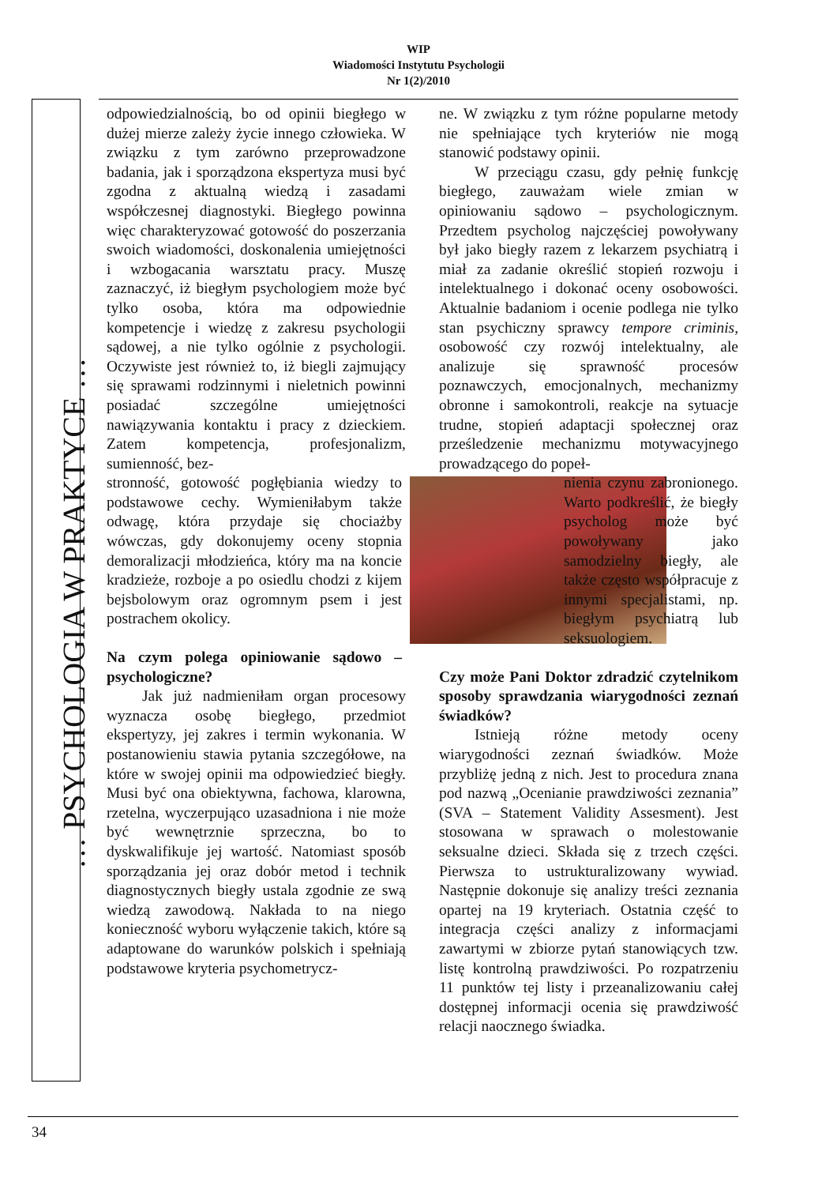WIP
Wiadomości Instytutu Psychologii
Nr 1(2)/2010
… PSYCHOLOGIA W PRAKTYCE …
odpowiedzialnością, bo od opinii biegłego w dużej mierze zależy życie innego człowieka. W związku z tym zarówno przeprowadzone badania, jak i sporządzona ekspertyza musi być zgodna z aktualną wiedzą i zasadami współczesnej diagnostyki. Biegłego powinna więc charakteryzować gotowość do poszerzania swoich wiadomości, doskonalenia umiejętności i wzbogacania warsztatu pracy. Muszę zaznaczyć, iż biegłym psychologiem może być tylko osoba, która ma odpowiednie kompetencje i wiedzę z zakresu psychologii sądowej, a nie tylko ogólnie z psychologii. Oczywiste jest również to, iż biegli zajmujący się sprawami rodzinnymi i nieletnich powinni posiadać szczególne umiejętności nawiązywania kontaktu i pracy z dzieckiem. Zatem kompetencja, profesjonalizm, sumienność, bez-
stronność, gotowość pogłębiania wiedzy to podstawowe cechy. Wymieniłabym także odwagę, która przydaje się chociażby wówczas, gdy dokonujemy oceny stopnia demoralizacji młodzieńca, który ma na koncie kradzieże, rozboje a po osiedlu chodzi z kijem bejsbolowym oraz ogromnym psem i jest postrachem okolicy.
Na czym polega opiniowanie sądowo – psychologiczne?
Jak już nadmieniłam organ procesowy wyznacza osobę biegłego, przedmiot ekspertyzy, jej zakres i termin wykonania. W postanowieniu stawia pytania szczegółowe, na które w swojej opinii ma odpowiedzieć biegły. Musi być ona obiektywna, fachowa, klarowna, rzetelna, wyczerpująco uzasadniona i nie może być wewnętrznie sprzeczna, bo to dyskwalifikuje jej wartość. Natomiast sposób sporządzania jej oraz dobór metod i technik diagnostycznych biegły ustala zgodnie ze swą wiedzą zawodową. Nakłada to na niego konieczność wyboru wyłączenie takich, które są adaptowane do warunków polskich i spełniają podstawowe kryteria psychometrycz-
ne. W związku z tym różne popularne metody nie spełniające tych kryteriów nie mogą stanowić podstawy opinii.
W przeciągu czasu, gdy pełnię funkcję biegłego, zauważam wiele zmian w opiniowaniu sądowo – psychologicznym. Przedtem psycholog najczęściej powoływany był jako biegły razem z lekarzem psychiatrą i miał za zadanie określić stopień rozwoju i intelektualnego i dokonać oceny osobowości. Aktualnie badaniom i ocenie podlega nie tylko stan psychiczny sprawcy tempore criminis, osobowość czy rozwój intelektualny, ale analizuje się sprawność procesów poznawczych, emocjonalnych, mechanizmy obronne i samokontroli, reakcje na sytuacje trudne, stopień adaptacji społecznej oraz prześledzenie mechanizmu motywacyjnego prowadzącego do popeł-
nienia czynu zabronionego. Warto podkreślić, że biegły psycholog może być powoływany jako samodzielny biegły, ale także często współpracuje z innymi specjalistami, np. biegłym psychiatrą lub seksuologiem.
Czy może Pani Doktor zdradzić czytelnikom sposoby sprawdzania wiarygodności zeznań świadków?
Istnieją różne metody oceny wiarygodności zeznań świadków. Może przybliżę jedną z nich. Jest to procedura znana pod nazwą „Ocenianie prawdziwości zeznania” (SVA – Statement Validity Assesment). Jest stosowana w sprawach o molestowanie seksualne dzieci. Składa się z trzech części. Pierwsza to ustrukturalizowany wywiad. Następnie dokonuje się analizy treści zeznania opartej na 19 kryteriach. Ostatnia część to integracja części analizy z informacjami zawartymi w zbiorze pytań stanowiących tzw. listę kontrolną prawdziwości. Po rozpatrzeniu 11 punktów tej listy i przeanalizowaniu całej dostępnej informacji ocenia się prawdziwość relacji naocznego świadka.
34